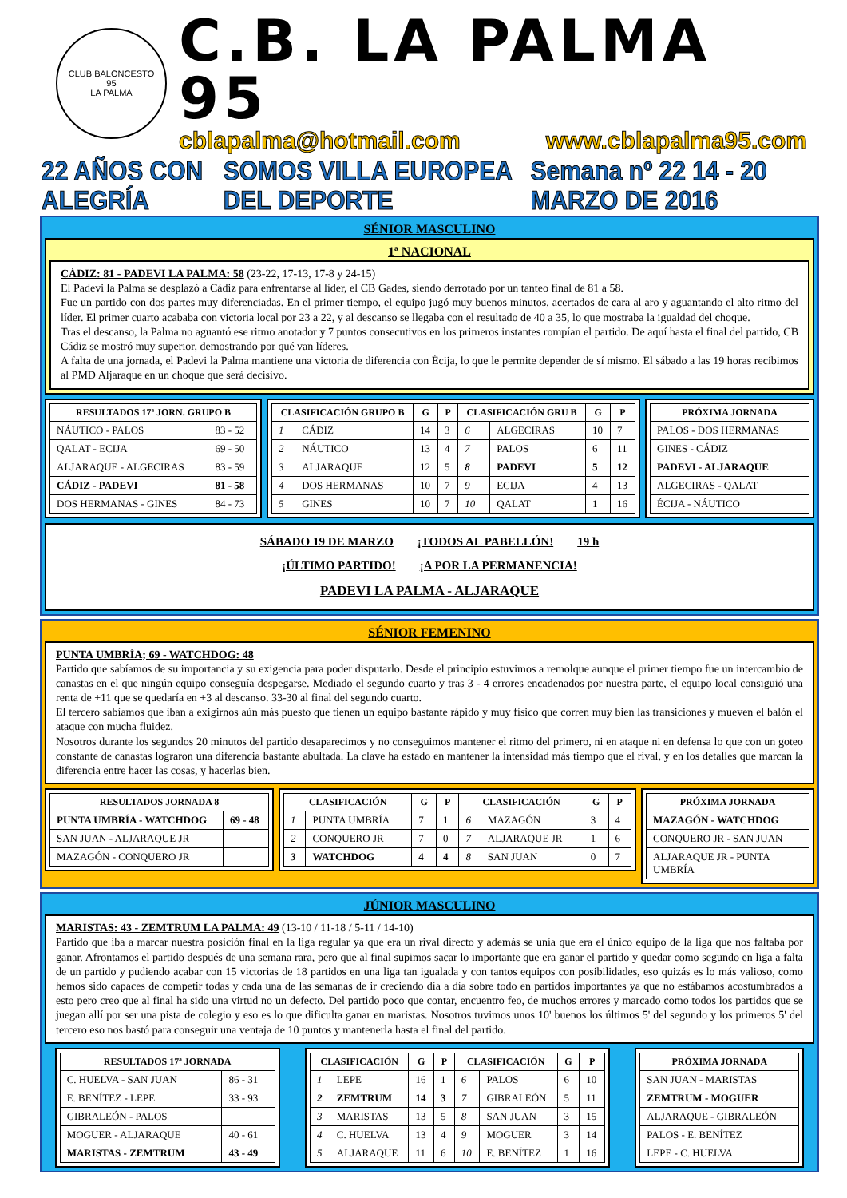CLUB BALONCESTO
95
LA PALMA
C.B. LA PALMA 95
cblapalma@hotmail.com www.cblapalma95.com
22 AÑOS CON ALEGRÍA SOMOS VILLA EUROPEA DEL DEPORTE Semana nº 22 14 - 20 MARZO DE 2016
SÉNIOR MASCULINO
1ª NACIONAL
CÁDIZ: 81 - PADEVI LA PALMA: 58 (23-22, 17-13, 17-8 y 24-15)
El Padevi la Palma se desplazó a Cádiz para enfrentarse al líder, el CB Gades, siendo derrotado por un tanteo final de 81 a 58.
Fue un partido con dos partes muy diferenciadas. En el primer tiempo, el equipo jugó muy buenos minutos, acertados de cara al aro y aguantando el alto ritmo del líder. El primer cuarto acababa con victoria local por 23 a 22, y al descanso se llegaba con el resultado de 40 a 35, lo que mostraba la igualdad del choque.
Tras el descanso, la Palma no aguantó ese ritmo anotador y 7 puntos consecutivos en los primeros instantes rompían el partido. De aquí hasta el final del partido, CB Cádiz se mostró muy superior, demostrando por qué van líderes.
A falta de una jornada, el Padevi la Palma mantiene una victoria de diferencia con Écija, lo que le permite depender de sí mismo. El sábado a las 19 horas recibimos al PMD Aljaraque en un choque que será decisivo.
| RESULTADOS 17ª JORN. GRUPO B | |
| --- | --- |
| NÁUTICO - PALOS | 83 - 52 |
| QALAT - ECIJA | 69 - 50 |
| ALJARAQUE - ALGECIRAS | 83 - 59 |
| CÁDIZ - PADEVI | 81 - 58 |
| DOS HERMANAS - GINES | 84 - 73 |
| CLASIFICACIÓN GRUPO B | | G | P | CLASIFICACIÓN GRU B | | G | P |
| --- | --- | --- | --- | --- | --- | --- | --- |
| 1 | CÁDIZ | 14 | 3 | 6 | ALGECIRAS | 10 | 7 |
| 2 | NÁUTICO | 13 | 4 | 7 | PALOS | 6 | 11 |
| 3 | ALJARAQUE | 12 | 5 | 8 | PADEVI | 5 | 12 |
| 4 | DOS HERMANAS | 10 | 7 | 9 | ECIJA | 4 | 13 |
| 5 | GINES | 10 | 7 | 10 | QALAT | 1 | 16 |
| PRÓXIMA JORNADA |
| --- |
| PALOS - DOS HERMANAS |
| GINES - CÁDIZ |
| PADEVI - ALJARAQUE |
| ALGECIRAS - QALAT |
| ÉCIJA - NÁUTICO |
SÁBADO 19 DE MARZO ¡TODOS AL PABELLÓN! 19 h
¡ÚLTIMO PARTIDO! ¡A POR LA PERMANENCIA!
PADEVI LA PALMA - ALJARAQUE
SÉNIOR FEMENINO
PUNTA UMBRÍA; 69 - WATCHDOG: 48
Partido que sabíamos de su importancia y su exigencia para poder disputarlo. Desde el principio estuvimos a remolque aunque el primer tiempo fue un intercambio de canastas en el que ningún equipo conseguía despegarse. Mediado el segundo cuarto y tras 3 - 4 errores encadenados por nuestra parte, el equipo local consiguió una renta de +11 que se quedaría en +3 al descanso. 33-30 al final del segundo cuarto.
El tercero sabíamos que iban a exigirnos aún más puesto que tienen un equipo bastante rápido y muy físico que corren muy bien las transiciones y mueven el balón el ataque con mucha fluidez.
Nosotros durante los segundos 20 minutos del partido desaparecimos y no conseguimos mantener el ritmo del primero, ni en ataque ni en defensa lo que con un goteo constante de canastas lograron una diferencia bastante abultada. La clave ha estado en mantener la intensidad más tiempo que el rival, y en los detalles que marcan la diferencia entre hacer las cosas, y hacerlas bien.
| RESULTADOS JORNADA 8 | |
| --- | --- |
| PUNTA UMBRÍA - WATCHDOG | 69 - 48 |
| SAN JUAN - ALJARAQUE JR | |
| MAZAGÓN - CONQUERO JR | |
| CLASIFICACIÓN | | G | P | CLASIFICACIÓN | | G | P |
| --- | --- | --- | --- | --- | --- | --- | --- |
| 1 | PUNTA UMBRÍA | 7 | 1 | 6 | MAZAGÓN | 3 | 4 |
| 2 | CONQUERO JR | 7 | 0 | 7 | ALJARAQUE JR | 1 | 6 |
| 3 | WATCHDOG | 4 | 4 | 8 | SAN JUAN | 0 | 7 |
| PRÓXIMA JORNADA |
| --- |
| MAZAGÓN - WATCHDOG |
| CONQUERO JR - SAN JUAN |
| ALJARAQUE JR - PUNTA UMBRÍA |
JÚNIOR MASCULINO
MARISTAS: 43 - ZEMTRUM LA PALMA: 49 (13-10 / 11-18 / 5-11 / 14-10)
Partido que iba a marcar nuestra posición final en la liga regular ya que era un rival directo y además se unía que era el único equipo de la liga que nos faltaba por ganar. Afrontamos el partido después de una semana rara, pero que al final supimos sacar lo importante que era ganar el partido y quedar como segundo en liga a falta de un partido y pudiendo acabar con 15 victorias de 18 partidos en una liga tan igualada y con tantos equipos con posibilidades, eso quizás es lo más valioso, como hemos sido capaces de competir todas y cada una de las semanas de ir creciendo día a día sobre todo en partidos importantes ya que no estábamos acostumbrados a esto pero creo que al final ha sido una virtud no un defecto. Del partido poco que contar, encuentro feo, de muchos errores y marcado como todos los partidos que se juegan allí por ser una pista de colegio y eso es lo que dificulta ganar en maristas. Nosotros tuvimos unos 10' buenos los últimos 5' del segundo y los primeros 5' del tercero eso nos bastó para conseguir una ventaja de 10 puntos y mantenerla hasta el final del partido.
| RESULTADOS 17ª JORNADA | |
| --- | --- |
| C. HUELVA - SAN JUAN | 86 - 31 |
| E. BENÍTEZ - LEPE | 33 - 93 |
| GIBRALEÓN - PALOS | |
| MOGUER - ALJARAQUE | 40 - 61 |
| MARISTAS - ZEMTRUM | 43 - 49 |
| CLASIFICACIÓN | | G | P | CLASIFICACIÓN | | G | P |
| --- | --- | --- | --- | --- | --- | --- | --- |
| 1 | LEPE | 16 | 1 | 6 | PALOS | 6 | 10 |
| 2 | ZEMTRUM | 14 | 3 | 7 | GIBRALEÓN | 5 | 11 |
| 3 | MARISTAS | 13 | 5 | 8 | SAN JUAN | 3 | 15 |
| 4 | C. HUELVA | 13 | 4 | 9 | MOGUER | 3 | 14 |
| 5 | ALJARAQUE | 11 | 6 | 10 | E. BENÍTEZ | 1 | 16 |
| PRÓXIMA JORNADA |
| --- |
| SAN JUAN - MARISTAS |
| ZEMTRUM - MOGUER |
| ALJARAQUE - GIBRALEÓN |
| PALOS - E. BENÍTEZ |
| LEPE - C. HUELVA |